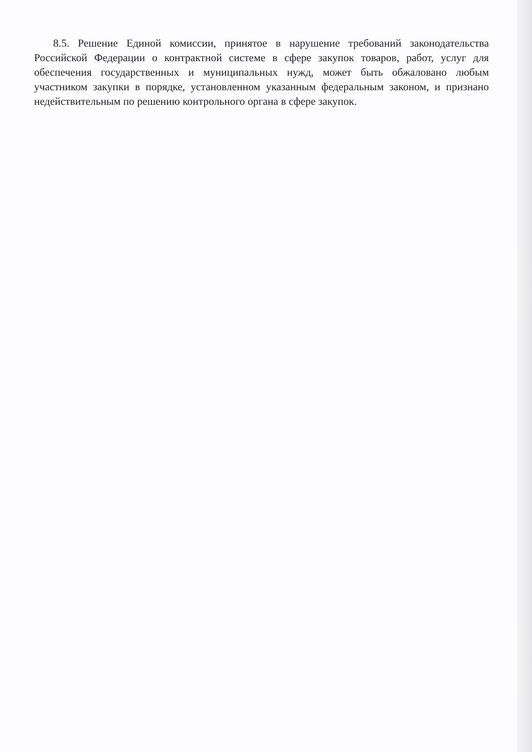8.5. Решение Единой комиссии, принятое в нарушение требований законодательства Российской Федерации о контрактной системе в сфере закупок товаров, работ, услуг для обеспечения государственных и муниципальных нужд, может быть обжаловано любым участником закупки в порядке, установленном указанным федеральным законом, и признано недействительным по решению контрольного органа в сфере закупок.